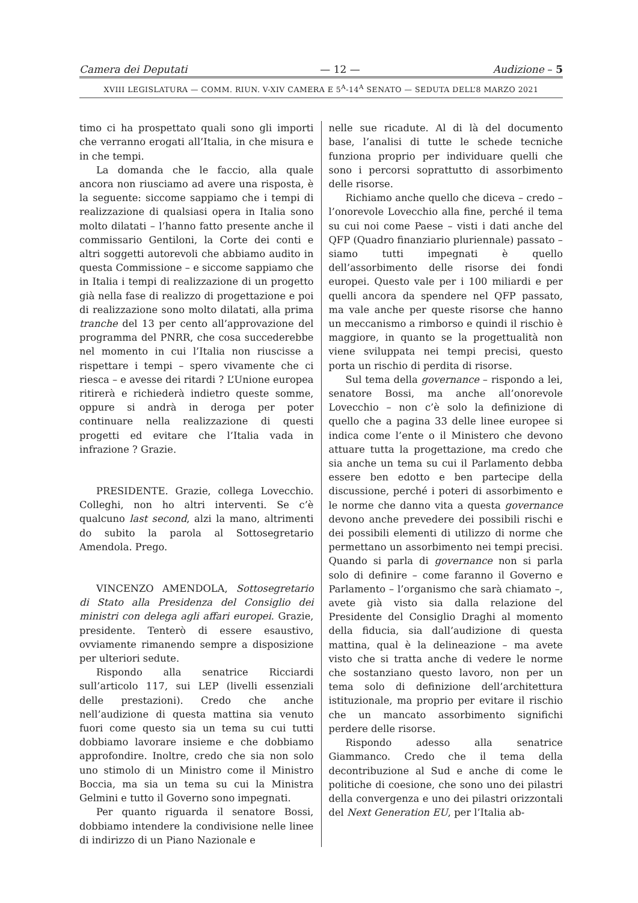Camera dei Deputati — 12 — Audizione – 5
XVIII LEGISLATURA — COMM. RIUN. V-XIV CAMERA E 5<sup>A</sup>-14<sup>A</sup> SENATO — SEDUTA DELL’8 MARZO 2021
timo ci ha prospettato quali sono gli importi che verranno erogati all’Italia, in che misura e in che tempi.
La domanda che le faccio, alla quale ancora non riusciamo ad avere una risposta, è la seguente: siccome sappiamo che i tempi di realizzazione di qualsiasi opera in Italia sono molto dilatati – l’hanno fatto presente anche il commissario Gentiloni, la Corte dei conti e altri soggetti autorevoli che abbiamo audito in questa Commissione – e siccome sappiamo che in Italia i tempi di realizzazione di un progetto già nella fase di realizzo di progettazione e poi di realizzazione sono molto dilatati, alla prima tranche del 13 per cento all’approvazione del programma del PNRR, che cosa succederebbe nel momento in cui l’Italia non riuscisse a rispettare i tempi – spero vivamente che ci riesca – e avesse dei ritardi ? L’Unione europea ritirerà e richiederà indietro queste somme, oppure si andrà in deroga per poter continuare nella realizzazione di questi progetti ed evitare che l’Italia vada in infrazione ? Grazie.
PRESIDENTE. Grazie, collega Lovecchio. Colleghi, non ho altri interventi. Se c’è qualcuno last second, alzi la mano, altrimenti do subito la parola al Sottosegretario Amendola. Prego.
VINCENZO AMENDOLA, Sottosegretario di Stato alla Presidenza del Consiglio dei ministri con delega agli affari europei. Grazie, presidente. Tenterò di essere esaustivo, ovviamente rimanendo sempre a disposizione per ulteriori sedute.
Rispondo alla senatrice Ricciardi sull’articolo 117, sui LEP (livelli essenziali delle prestazioni). Credo che anche nell’audizione di questa mattina sia venuto fuori come questo sia un tema su cui tutti dobbiamo lavorare insieme e che dobbiamo approfondire. Inoltre, credo che sia non solo uno stimolo di un Ministro come il Ministro Boccia, ma sia un tema su cui la Ministra Gelmini e tutto il Governo sono impegnati.
Per quanto riguarda il senatore Bossi, dobbiamo intendere la condivisione nelle linee di indirizzo di un Piano Nazionale e
nelle sue ricadute. Al di là del documento base, l’analisi di tutte le schede tecniche funziona proprio per individuare quelli che sono i percorsi soprattutto di assorbimento delle risorse.
Richiamo anche quello che diceva – credo – l’onorevole Lovecchio alla fine, perché il tema su cui noi come Paese – visti i dati anche del QFP (Quadro finanziario pluriennale) passato – siamo tutti impegnati è quello dell’assorbimento delle risorse dei fondi europei. Questo vale per i 100 miliardi e per quelli ancora da spendere nel QFP passato, ma vale anche per queste risorse che hanno un meccanismo a rimborso e quindi il rischio è maggiore, in quanto se la progettualità non viene sviluppata nei tempi precisi, questo porta un rischio di perdita di risorse.
Sul tema della governance – rispondo a lei, senatore Bossi, ma anche all’onorevole Lovecchio – non c’è solo la definizione di quello che a pagina 33 delle linee europee si indica come l’ente o il Ministero che devono attuare tutta la progettazione, ma credo che sia anche un tema su cui il Parlamento debba essere ben edotto e ben partecipe della discussione, perché i poteri di assorbimento e le norme che danno vita a questa governance devono anche prevedere dei possibili rischi e dei possibili elementi di utilizzo di norme che permettano un assorbimento nei tempi precisi. Quando si parla di governance non si parla solo di definire – come faranno il Governo e Parlamento – l’organismo che sarà chiamato –, avete già visto sia dalla relazione del Presidente del Consiglio Draghi al momento della fiducia, sia dall’audizione di questa mattina, qual è la delineazione – ma avete visto che si tratta anche di vedere le norme che sostanziano questo lavoro, non per un tema solo di definizione dell’architettura istituzionale, ma proprio per evitare il rischio che un mancato assorbimento significhi perdere delle risorse.
Rispondo adesso alla senatrice Giammanco. Credo che il tema della decontribuzione al Sud e anche di come le politiche di coesione, che sono uno dei pilastri della convergenza e uno dei pilastri orizzontali del Next Generation EU, per l’Italia ab-